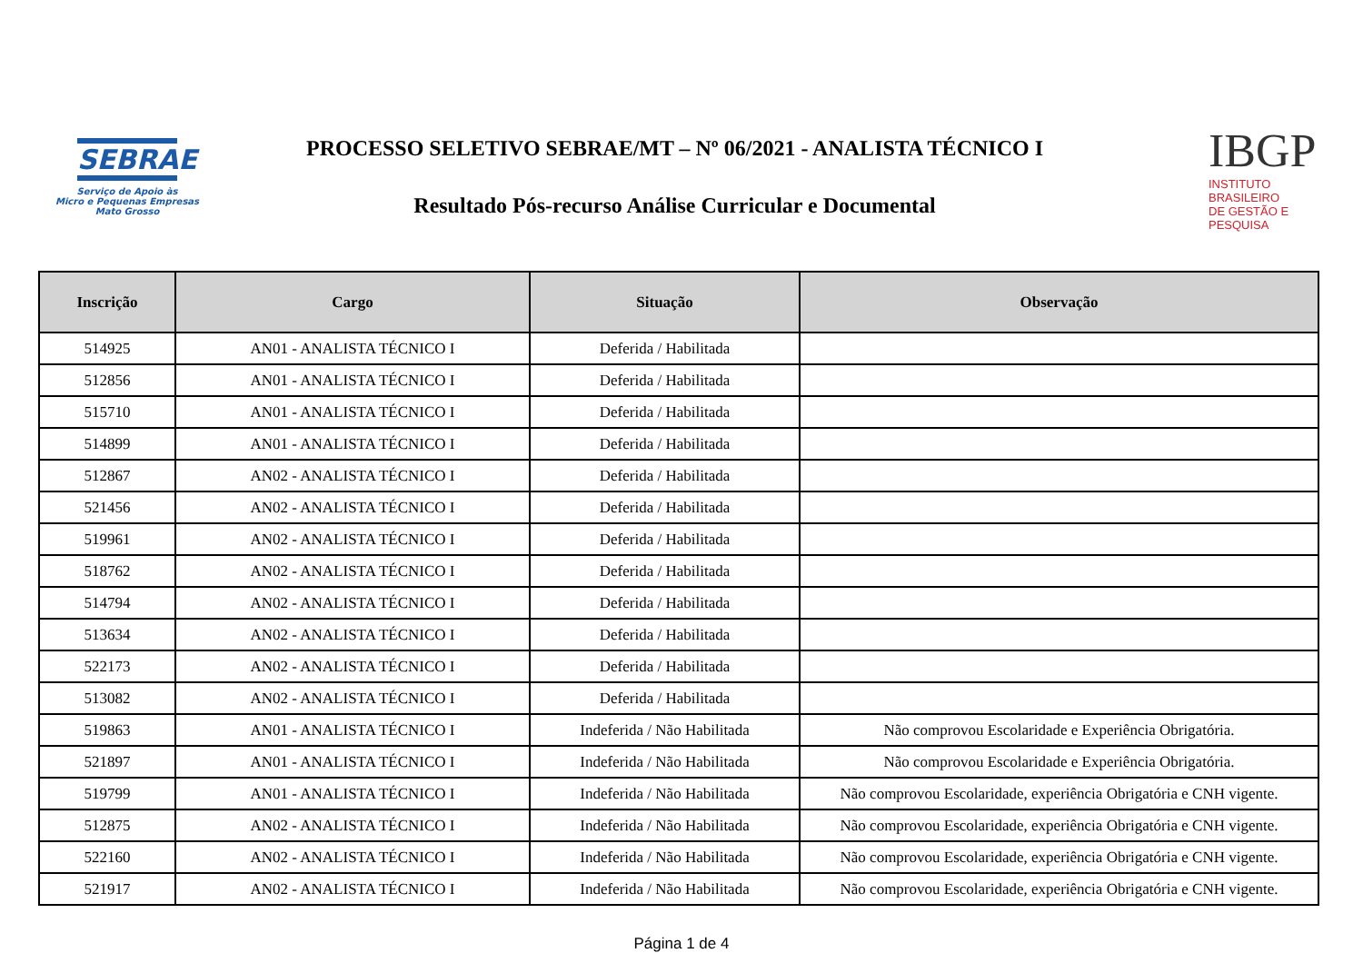SEBRAE
Serviço de Apoio às
Micro e Pequenas Empresas
Mato Grosso
PROCESSO SELETIVO SEBRAE/MT – Nº 06/2021 - ANALISTA TÉCNICO I
Resultado Pós-recurso Análise Curricular e Documental
IBGP
INSTITUTO BRASILEIRO
DE GESTÃO E PESQUISA
| Inscrição | Cargo | Situação | Observação |
| --- | --- | --- | --- |
| 514925 | AN01 - ANALISTA TÉCNICO I | Deferida / Habilitada | |
| 512856 | AN01 - ANALISTA TÉCNICO I | Deferida / Habilitada | |
| 515710 | AN01 - ANALISTA TÉCNICO I | Deferida / Habilitada | |
| 514899 | AN01 - ANALISTA TÉCNICO I | Deferida / Habilitada | |
| 512867 | AN02 - ANALISTA TÉCNICO I | Deferida / Habilitada | |
| 521456 | AN02 - ANALISTA TÉCNICO I | Deferida / Habilitada | |
| 519961 | AN02 - ANALISTA TÉCNICO I | Deferida / Habilitada | |
| 518762 | AN02 - ANALISTA TÉCNICO I | Deferida / Habilitada | |
| 514794 | AN02 - ANALISTA TÉCNICO I | Deferida / Habilitada | |
| 513634 | AN02 - ANALISTA TÉCNICO I | Deferida / Habilitada | |
| 522173 | AN02 - ANALISTA TÉCNICO I | Deferida / Habilitada | |
| 513082 | AN02 - ANALISTA TÉCNICO I | Deferida / Habilitada | |
| 519863 | AN01 - ANALISTA TÉCNICO I | Indeferida / Não Habilitada | Não comprovou Escolaridade e Experiência Obrigatória. |
| 521897 | AN01 - ANALISTA TÉCNICO I | Indeferida / Não Habilitada | Não comprovou Escolaridade e Experiência Obrigatória. |
| 519799 | AN01 - ANALISTA TÉCNICO I | Indeferida / Não Habilitada | Não comprovou Escolaridade, experiência Obrigatória e CNH vigente. |
| 512875 | AN02 - ANALISTA TÉCNICO I | Indeferida / Não Habilitada | Não comprovou Escolaridade, experiência Obrigatória e CNH vigente. |
| 522160 | AN02 - ANALISTA TÉCNICO I | Indeferida / Não Habilitada | Não comprovou Escolaridade, experiência Obrigatória e CNH vigente. |
| 521917 | AN02 - ANALISTA TÉCNICO I | Indeferida / Não Habilitada | Não comprovou Escolaridade, experiência Obrigatória e CNH vigente. |
Página 1 de 4